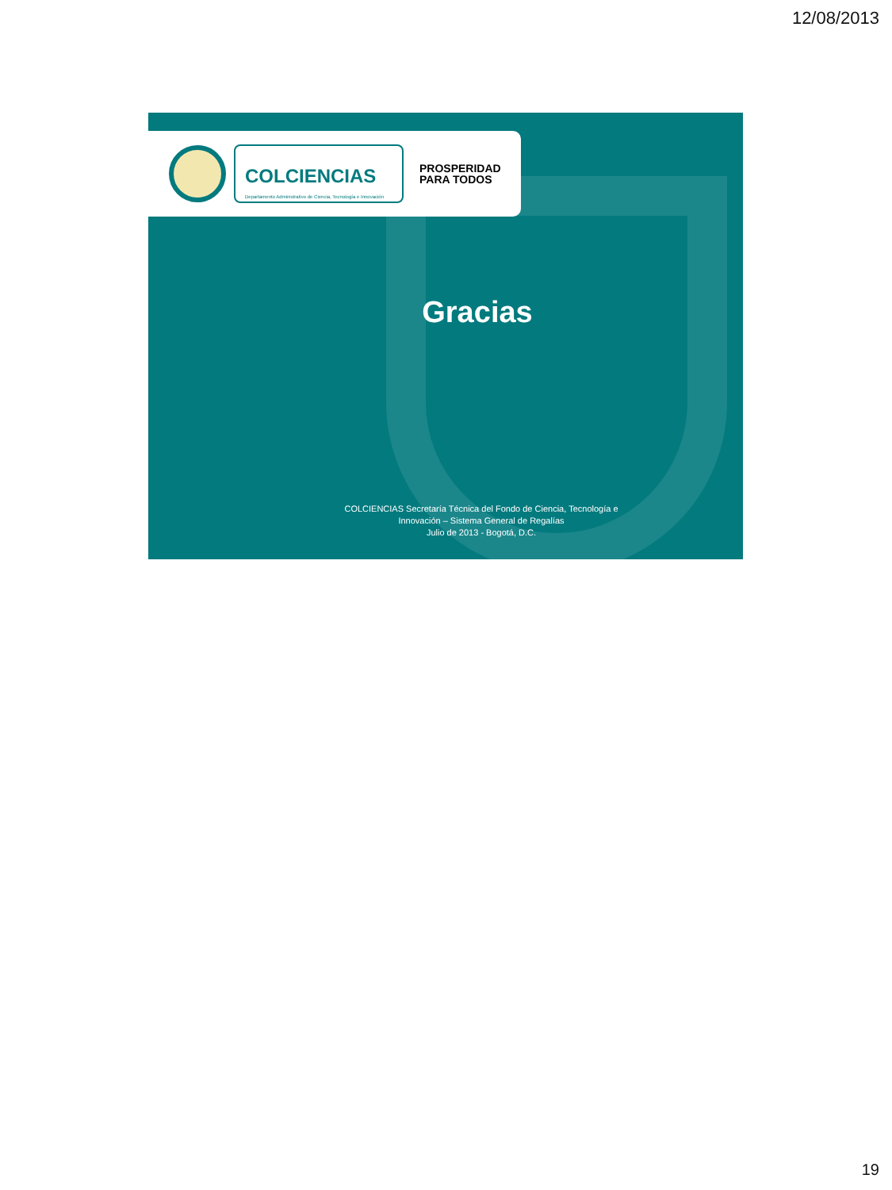12/08/2013
COLCIENCIAS
Departamento Administrativo de Ciencia, Tecnología e Innovación
PROSPERIDAD
PARA TODOS
Gracias
COLCIENCIAS Secretaría Técnica del Fondo de Ciencia, Tecnología e
Innovación – Sistema General de Regalías
Julio de 2013 - Bogotá, D.C.
19